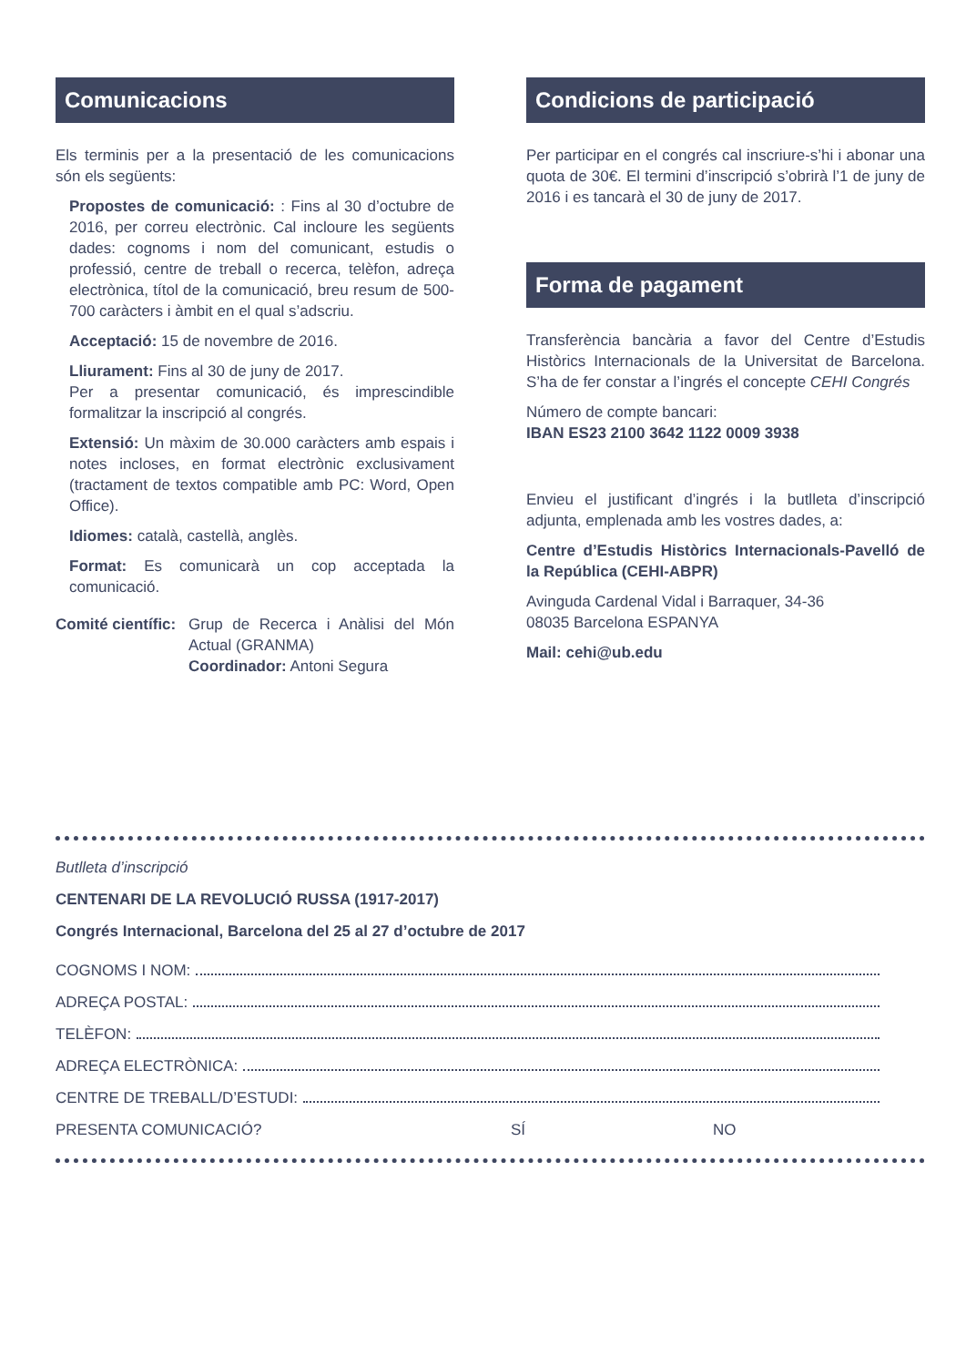Comunicacions
Els terminis per a la presentació de les comunicacions són els següents:
Propostes de comunicació: : Fins al 30 d’octubre de 2016, per correu electrònic. Cal incloure les següents dades: cognoms i nom del comunicant, estudis o professió, centre de treball o recerca, telèfon, adreça electrònica, títol de la comunicació, breu resum de 500-700 caràcters i àmbit en el qual s’adscriu.
Acceptació: 15 de novembre de 2016.
Lliurament: Fins al 30 de juny de 2017.
Per a presentar comunicació, és imprescindible formalitzar la inscripció al congrés.
Extensió: Un màxim de 30.000 caràcters amb espais i notes incloses, en format electrònic exclusivament (tractament de textos compatible amb PC: Word, Open Office).
Idiomes: català, castellà, anglès.
Format: Es comunicarà un cop acceptada la comunicació.
Comité científic:
Grup de Recerca i Anàlisi del Món Actual (GRANMA)
Coordinador: Antoni Segura
Condicions de participació
Per participar en el congrés cal inscriure-s’hi i abonar una quota de 30€. El termini d’inscripció s’obrirà l’1 de juny de 2016 i es tancarà el 30 de juny de 2017.
Forma de pagament
Transferència bancària a favor del Centre d’Estudis Històrics Internacionals de la Universitat de Barcelona. S’ha de fer constar a l’ingrés el concepte CEHI Congrés
Número de compte bancari:
IBAN ES23 2100 3642 1122 0009 3938
Envieu el justificant d’ingrés i la butlleta d’inscripció adjunta, emplenada amb les vostres dades, a:
Centre d’Estudis Històrics Internacionals-Pavelló de la República (CEHI-ABPR)
Avinguda Cardenal Vidal i Barraquer, 34-36
08035 Barcelona ESPANYA
Mail: cehi@ub.edu
Butlleta d’inscripció
CENTENARI DE LA REVOLUCIÓ RUSSA (1917-2017)
Congrés Internacional, Barcelona del 25 al 27 d’octubre de 2017
COGNOMS I NOM:
ADREÇA POSTAL:
TELÈFON:
ADREÇA ELECTRÒNICA:
CENTRE DE TREBALL/D’ESTUDI:
PRESENTA COMUNICACIÓ? SÍ NO